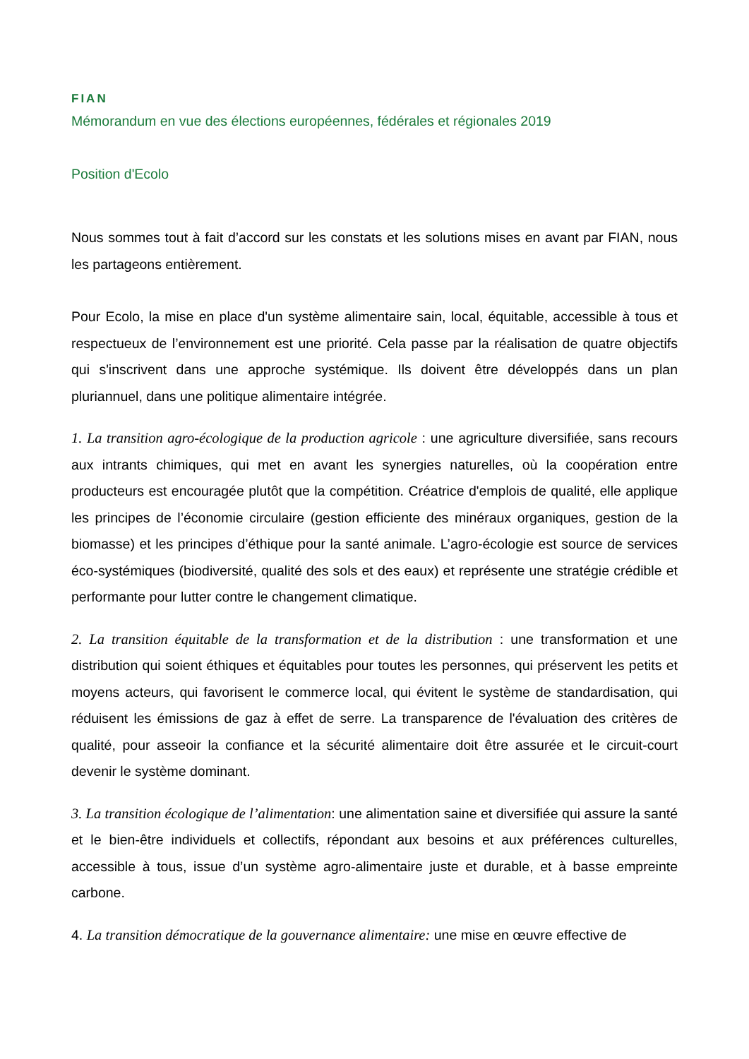FIAN
Mémorandum en vue des élections européennes, fédérales et régionales 2019
Position d'Ecolo
Nous sommes tout à fait d’accord sur les constats et les solutions mises en avant par FIAN, nous les partageons entièrement.
Pour Ecolo, la mise en place d'un système alimentaire sain, local, équitable, accessible à tous et respectueux de l’environnement est une priorité. Cela passe par la réalisation de quatre objectifs qui s'inscrivent dans une approche systémique. Ils doivent être développés dans un plan pluriannuel, dans une politique alimentaire intégrée.
1. La transition agro-écologique de la production agricole : une agriculture diversifiée, sans recours aux intrants chimiques, qui met en avant les synergies naturelles, où la coopération entre producteurs est encouragée plutôt que la compétition. Créatrice d'emplois de qualité, elle applique les principes de l’économie circulaire (gestion efficiente des minéraux organiques, gestion de la biomasse) et les principes d’éthique pour la santé animale. L’agro-écologie est source de services éco-systémiques (biodiversité, qualité des sols et des eaux) et représente une stratégie crédible et performante pour lutter contre le changement climatique.
2. La transition équitable de la transformation et de la distribution : une transformation et une distribution qui soient éthiques et équitables pour toutes les personnes, qui préservent les petits et moyens acteurs, qui favorisent le commerce local, qui évitent le système de standardisation, qui réduisent les émissions de gaz à effet de serre. La transparence de l'évaluation des critères de qualité, pour asseoir la confiance et la sécurité alimentaire doit être assurée et le circuit-court devenir le système dominant.
3. La transition écologique de l’alimentation: une alimentation saine et diversifiée qui assure la santé et le bien-être individuels et collectifs, répondant aux besoins et aux préférences culturelles, accessible à tous, issue d’un système agro-alimentaire juste et durable, et à basse empreinte carbone.
4. La transition démocratique de la gouvernance alimentaire: une mise en œuvre effective de